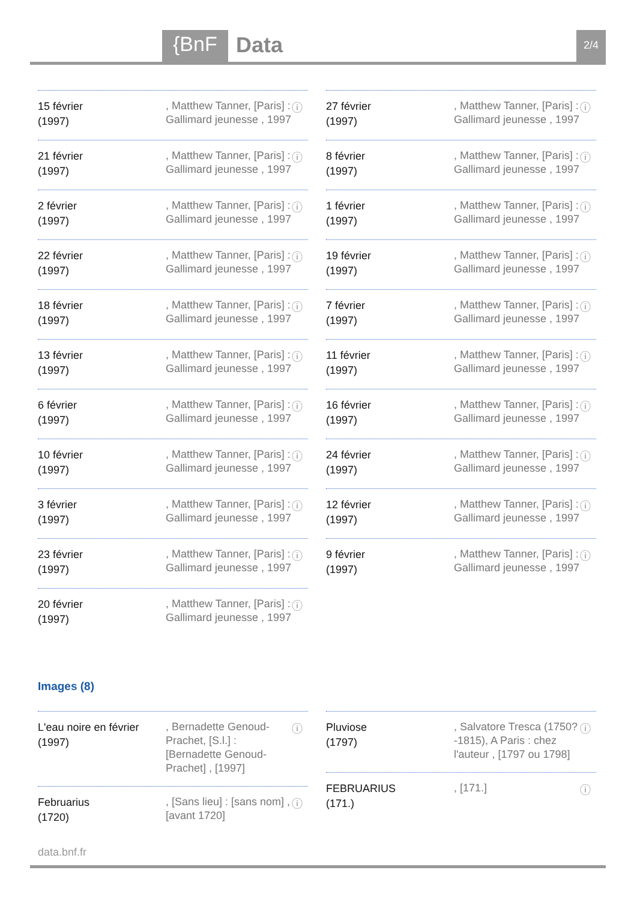{BnF Data 2/4
15 février
(1997)
, Matthew Tanner, [Paris] : Gallimard jeunesse , 1997
ⓘ
21 février
(1997)
, Matthew Tanner, [Paris] : Gallimard jeunesse , 1997
ⓘ
2 février
(1997)
, Matthew Tanner, [Paris] : Gallimard jeunesse , 1997
ⓘ
22 février
(1997)
, Matthew Tanner, [Paris] : Gallimard jeunesse , 1997
ⓘ
18 février
(1997)
, Matthew Tanner, [Paris] : Gallimard jeunesse , 1997
ⓘ
13 février
(1997)
, Matthew Tanner, [Paris] : Gallimard jeunesse , 1997
ⓘ
6 février
(1997)
, Matthew Tanner, [Paris] : Gallimard jeunesse , 1997
ⓘ
10 février
(1997)
, Matthew Tanner, [Paris] : Gallimard jeunesse , 1997
ⓘ
3 février
(1997)
, Matthew Tanner, [Paris] : Gallimard jeunesse , 1997
ⓘ
23 février
(1997)
, Matthew Tanner, [Paris] : Gallimard jeunesse , 1997
ⓘ
20 février
(1997)
, Matthew Tanner, [Paris] : Gallimard jeunesse , 1997
ⓘ
27 février
(1997)
, Matthew Tanner, [Paris] : Gallimard jeunesse , 1997
ⓘ
8 février
(1997)
, Matthew Tanner, [Paris] : Gallimard jeunesse , 1997
ⓘ
1 février
(1997)
, Matthew Tanner, [Paris] : Gallimard jeunesse , 1997
ⓘ
19 février
(1997)
, Matthew Tanner, [Paris] : Gallimard jeunesse , 1997
ⓘ
7 février
(1997)
, Matthew Tanner, [Paris] : Gallimard jeunesse , 1997
ⓘ
11 février
(1997)
, Matthew Tanner, [Paris] : Gallimard jeunesse , 1997
ⓘ
16 février
(1997)
, Matthew Tanner, [Paris] : Gallimard jeunesse , 1997
ⓘ
24 février
(1997)
, Matthew Tanner, [Paris] : Gallimard jeunesse , 1997
ⓘ
12 février
(1997)
, Matthew Tanner, [Paris] : Gallimard jeunesse , 1997
ⓘ
9 février
(1997)
, Matthew Tanner, [Paris] : Gallimard jeunesse , 1997
ⓘ
Images (8)
L'eau noire en février
(1997)
, Bernadette Genoud-Prachet, [S.l.] : [Bernadette Genoud-Prachet] , [1997]
ⓘ
Februarius
(1720)
, [Sans lieu] : [sans nom] , [avant 1720]
ⓘ
Pluviose
(1797)
, Salvatore Tresca (1750?-1815), A Paris : chez l'auteur , [1797 ou 1798]
ⓘ
FEBRUARIUS
(171.)
, [171.]
ⓘ
data.bnf.fr